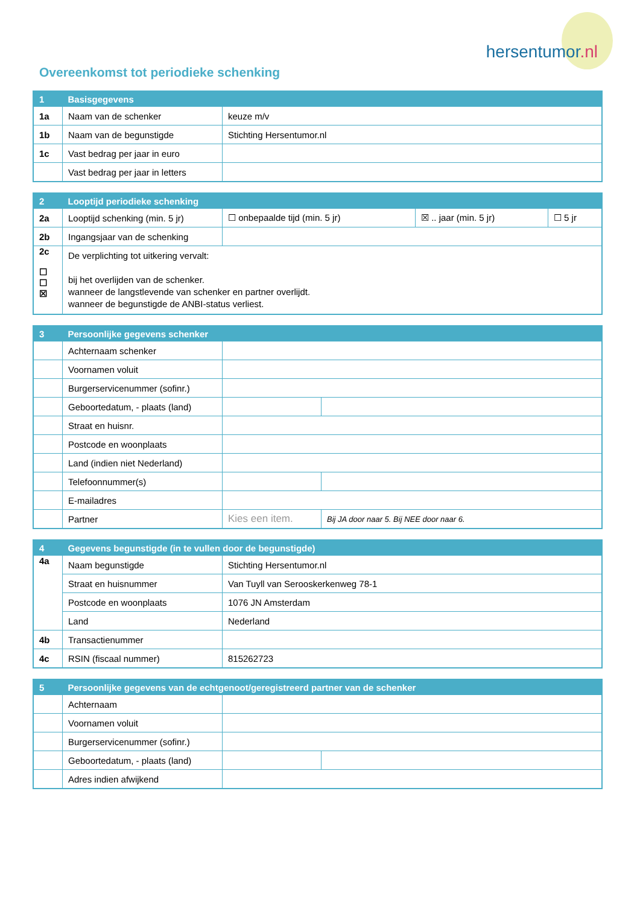hersentumor.nl
Overeenkomst tot periodieke schenking
| 1 | Basisgegevens | |
| --- | --- | --- |
| 1a | Naam van de schenker | keuze m/v |
| 1b | Naam van de begunstigde | Stichting Hersentumor.nl |
| 1c | Vast bedrag per jaar in euro | |
| | Vast bedrag per jaar in letters | |
| 2 | Looptijd periodieke schenking | | | |
| --- | --- | --- | --- | --- |
| 2a | Looptijd schenking (min. 5 jr) | ☐ onbepaalde tijd (min. 5 jr) | ☒ .. jaar (min. 5 jr) | ☐ 5 jr |
| 2b | Ingangsjaar van de schenking | | | |
| 2c ☐ ☐ ☒ | De verplichting tot uitkering vervalt: bij het overlijden van de schenker. wanneer de langstlevende van schenker en partner overlijdt. wanneer de begunstigde de ANBI-status verliest. | | | |
| 3 | Persoonlijke gegevens schenker | | |
| --- | --- | --- | --- |
| | Achternaam schenker | | |
| | Voornamen voluit | | |
| | Burgerservicenummer (sofinr.) | | |
| | Geboortedatum, - plaats (land) | | |
| | Straat en huisnr. | | |
| | Postcode en woonplaats | | |
| | Land (indien niet Nederland) | | |
| | Telefoonnummer(s) | | |
| | E-mailadres | | |
| | Partner | Kies een item. | Bij JA door naar 5. Bij NEE door naar 6. |
| 4 | Gegevens begunstigde (in te vullen door de begunstigde) | |
| --- | --- | --- |
| 4a | Naam begunstigde | Stichting Hersentumor.nl |
| | Straat en huisnummer | Van Tuyll van Serooskerkenweg 78-1 |
| | Postcode en woonplaats | 1076 JN Amsterdam |
| | Land | Nederland |
| 4b | Transactienummer | |
| 4c | RSIN (fiscaal nummer) | 815262723 |
| 5 | Persoonlijke gegevens van de echtgenoot/geregistreerd partner van de schenker | | |
| --- | --- | --- | --- |
| | Achternaam | | |
| | Voornamen voluit | | |
| | Burgerservicenummer (sofinr.) | | |
| | Geboortedatum, - plaats (land) | | |
| | Adres indien afwijkend | | |